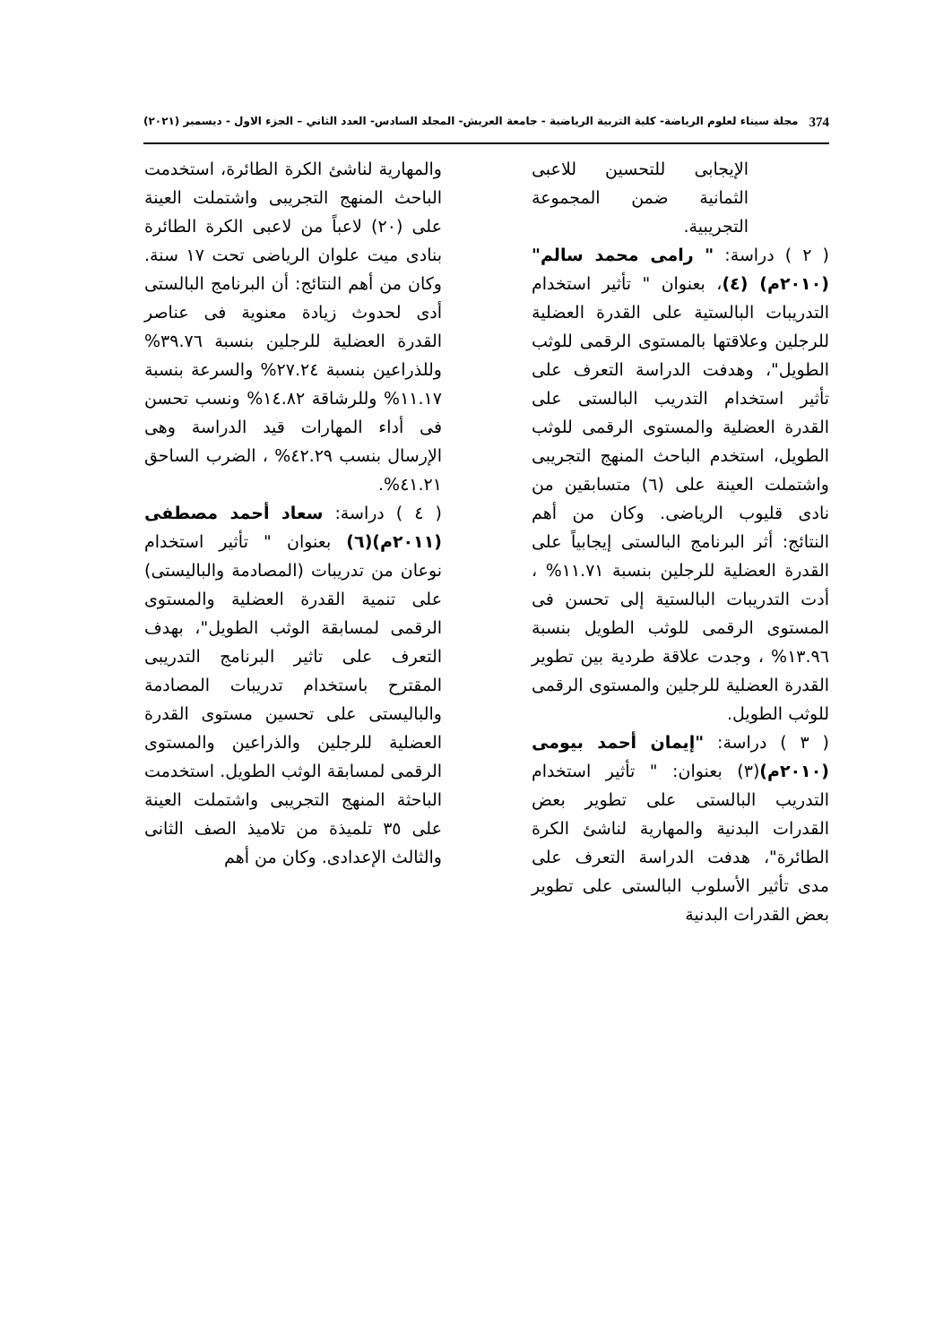374 مجلة سيناء لعلوم الرياضة- كلية التربية الرياضية - جامعة العريش- المجلد السادس- العدد الثاني – الجزء الاول - ديسمبر (٢٠٢١)
الإيجابى للتحسين للاعبى الثمانية ضمن المجموعة التجريبية.
( ٢ ) دراسة: " رامى محمد سالم" (٢٠١٠م) (٤)، بعنوان " تأثير استخدام التدريبات البالستية على القدرة العضلية للرجلين وعلاقتها بالمستوى الرقمى للوثب الطويل"، وهدفت الدراسة التعرف على تأثير استخدام التدريب البالستى على القدرة العضلية والمستوى الرقمى للوثب الطويل، استخدم الباحث المنهج التجريبى واشتملت العينة على (٦) متسابقين من نادى قليوب الرياضى. وكان من أهم النتائج: أثر البرنامج البالستى إيجابياً على القدرة العضلية للرجلين بنسبة ١١.٧١% ، أدت التدريبات البالستية إلى تحسن فى المستوى الرقمى للوثب الطويل بنسبة ١٣.٩٦% ، وجدت علاقة طردية بين تطوير القدرة العضلية للرجلين والمستوى الرقمى للوثب الطويل.
( ٣ ) دراسة: "إيمان أحمد بيومى (٢٠١٠م)(٣) بعنوان: " تأثير استخدام التدريب البالستى على تطوير بعض القدرات البدنية والمهارية لناشئ الكرة الطائرة"، هدفت الدراسة التعرف على مدى تأثير الأسلوب البالستى على تطوير بعض القدرات البدنية
والمهارية لناشئ الكرة الطائرة، استخدمت الباحث المنهج التجريبى واشتملت العينة على (٢٠) لاعباً من لاعبى الكرة الطائرة بنادى ميت علوان الرياضى تحت ١٧ سنة. وكان من أهم النتائج: أن البرنامج البالستى أدى لحدوث زيادة معنوية فى عناصر القدرة العضلية للرجلين بنسبة ٣٩.٧٦% وللذراعين بنسبة ٢٧.٢٤% والسرعة بنسبة ١١.١٧% وللرشاقة ١٤.٨٢% ونسب تحسن فى أداء المهارات قيد الدراسة وهى الإرسال بنسب ٤٢.٢٩% ، الضرب الساحق ٤١.٢١%.
( ٤ ) دراسة: سعاد أحمد مصطفى (٢٠١١م)(٦) بعنوان " تأثير استخدام نوعان من تدريبات (المصادمة والباليستى) على تنمية القدرة العضلية والمستوى الرقمى لمسابقة الوثب الطويل"، بهدف التعرف على تاثير البرنامج التدريبى المقترح باستخدام تدريبات المصادمة والباليستى على تحسين مستوى القدرة العضلية للرجلين والذراعين والمستوى الرقمى لمسابقة الوثب الطويل. استخدمت الباحثة المنهج التجريبى واشتملت العينة على ٣٥ تلميذة من تلاميذ الصف الثانى والثالث الإعدادى. وكان من أهم